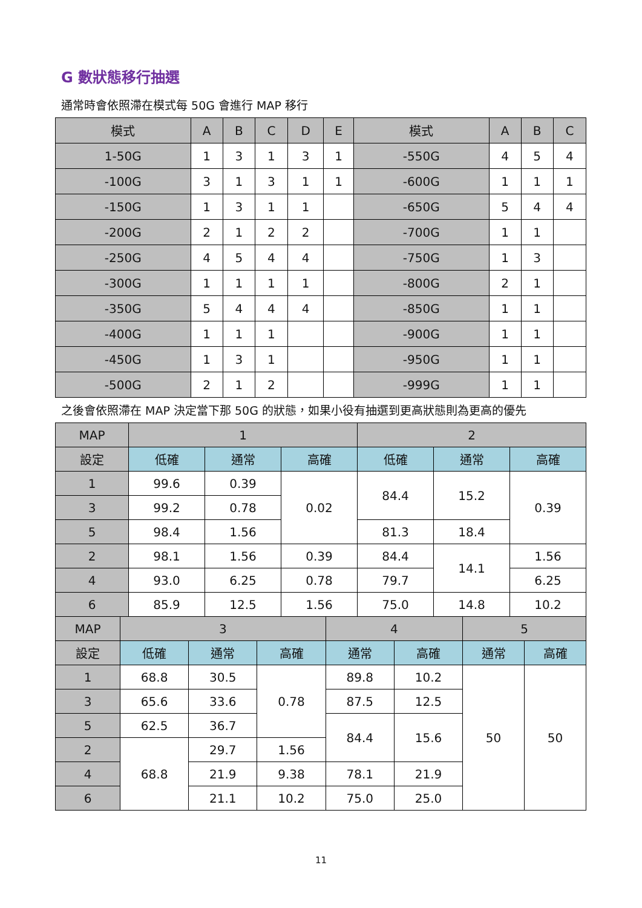G 數狀態移行抽選
通常時會依照滯在模式每 50G 會進行 MAP 移行
| 模式 | A | B | C | D | E | 模式 | A | B | C |
| --- | --- | --- | --- | --- | --- | --- | --- | --- | --- |
| 1-50G | 1 | 3 | 1 | 3 | 1 | -550G | 4 | 5 | 4 |
| -100G | 3 | 1 | 3 | 1 | 1 | -600G | 1 | 1 | 1 |
| -150G | 1 | 3 | 1 | 1 | | -650G | 5 | 4 | 4 |
| -200G | 2 | 1 | 2 | 2 | | -700G | 1 | 1 | |
| -250G | 4 | 5 | 4 | 4 | | -750G | 1 | 3 | |
| -300G | 1 | 1 | 1 | 1 | | -800G | 2 | 1 | |
| -350G | 5 | 4 | 4 | 4 | | -850G | 1 | 1 | |
| -400G | 1 | 1 | 1 | | | -900G | 1 | 1 | |
| -450G | 1 | 3 | 1 | | | -950G | 1 | 1 | |
| -500G | 2 | 1 | 2 | | | -999G | 1 | 1 | |
之後會依照滯在 MAP 決定當下那 50G 的狀態，如果小役有抽選到更高狀態則為更高的優先
| MAP | 1 | | | 2 | | |
| --- | --- | --- | --- | --- | --- | --- |
| 設定 | 低確 | 通常 | 高確 | 低確 | 通常 | 高確 |
| 1 | 99.6 | 0.39 | 0.02 | 84.4 | 15.2 | 0.39 |
| 3 | 99.2 | 0.78 | | | | |
| 5 | 98.4 | 1.56 | | 81.3 | 18.4 | |
| 2 | 98.1 | 1.56 | 0.39 | 84.4 | 14.1 | 1.56 |
| 4 | 93.0 | 6.25 | 0.78 | 79.7 | | 6.25 |
| 6 | 85.9 | 12.5 | 1.56 | 75.0 | 14.8 | 10.2 |
| MAP | 3 | | | 4 | | 5 | |
| --- | --- | --- | --- | --- | --- | --- | --- |
| 設定 | 低確 | 通常 | 高確 | 通常 | 高確 | 通常 | 高確 |
| 1 | 68.8 | 30.5 | 0.78 | 89.8 | 10.2 | 50 | 50 |
| 3 | 65.6 | 33.6 | | 87.5 | 12.5 | | |
| 5 | 62.5 | 36.7 | | 84.4 | 15.6 | | |
| 2 | 68.8 | 29.7 | 1.56 | | | | |
| 4 | | 21.9 | 9.38 | 78.1 | 21.9 | | |
| 6 | | 21.1 | 10.2 | 75.0 | 25.0 | | |
11